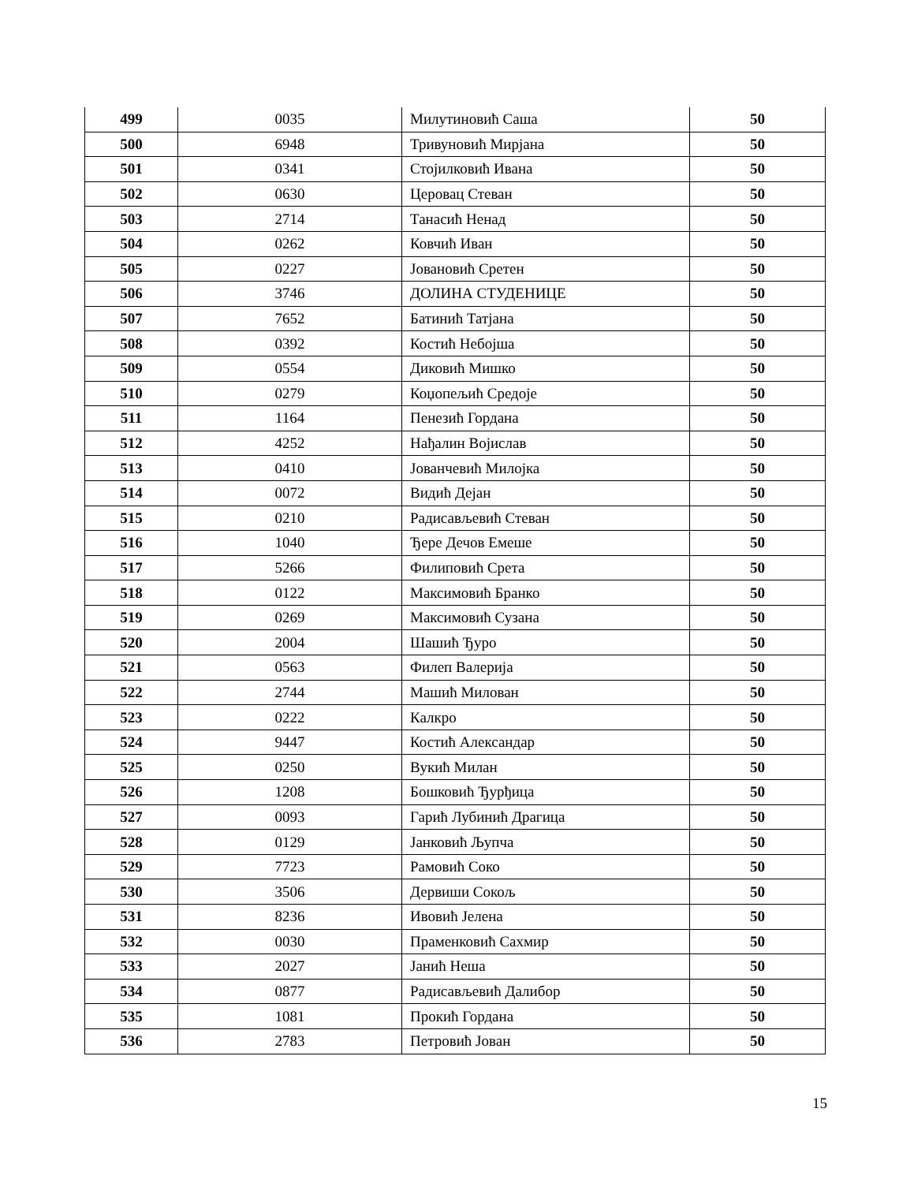| 499 | 0035 | Милутиновић Саша | 50 |
| 500 | 6948 | Тривуновић Мирјана | 50 |
| 501 | 0341 | Стојилковић Ивана | 50 |
| 502 | 0630 | Церовац Стеван | 50 |
| 503 | 2714 | Танасић Ненад | 50 |
| 504 | 0262 | Ковчић Иван | 50 |
| 505 | 0227 | Јовановић Сретен | 50 |
| 506 | 3746 | ДОЛИНА СТУДЕНИЦЕ | 50 |
| 507 | 7652 | Батинић Татјана | 50 |
| 508 | 0392 | Костић Небојша | 50 |
| 509 | 0554 | Диковић Мишко | 50 |
| 510 | 0279 | Коџопељић Средоје | 50 |
| 511 | 1164 | Пенезић Гордана | 50 |
| 512 | 4252 | Нађалин Војислав | 50 |
| 513 | 0410 | Јованчевић Милојка | 50 |
| 514 | 0072 | Видић Дејан | 50 |
| 515 | 0210 | Радисављевић Стеван | 50 |
| 516 | 1040 | Ђере Дечов Емеше | 50 |
| 517 | 5266 | Филиповић Срета | 50 |
| 518 | 0122 | Максимовић Бранко | 50 |
| 519 | 0269 | Максимовић Сузана | 50 |
| 520 | 2004 | Шашић Ђуро | 50 |
| 521 | 0563 | Филеп Валерија | 50 |
| 522 | 2744 | Машић Милован | 50 |
| 523 | 0222 | Калкро | 50 |
| 524 | 9447 | Костић Александар | 50 |
| 525 | 0250 | Вукић Милан | 50 |
| 526 | 1208 | Бошковић Ђурђица | 50 |
| 527 | 0093 | Гарић Лубинић Драгица | 50 |
| 528 | 0129 | Јанковић Љупча | 50 |
| 529 | 7723 | Рамовић Соко | 50 |
| 530 | 3506 | Дервиши Сокољ | 50 |
| 531 | 8236 | Ивовић Јелена | 50 |
| 532 | 0030 | Праменковић Сахмир | 50 |
| 533 | 2027 | Јанић Неша | 50 |
| 534 | 0877 | Радисављевић Далибор | 50 |
| 535 | 1081 | Прокић Гордана | 50 |
| 536 | 2783 | Петровић Јован | 50 |
15